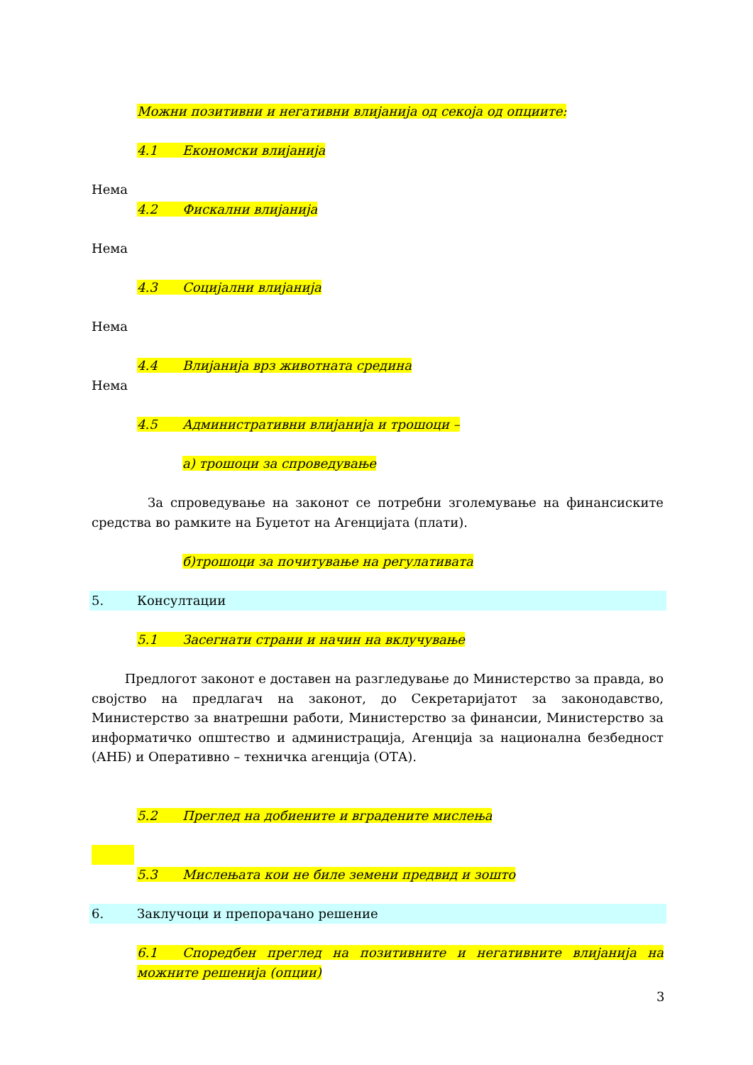Можни позитивни и негативни влијанија од секоја од опциите:
4.1 Економски влијанија
Нема
4.2 Фискални влијанија
Нема
4.3 Социјални влијанија
Нема
4.4 Влијанија врз животната средина
Нема
4.5 Административни влијанија и трошоци –
а) трошоци за спроведување
За спроведување на законот се потребни зголемување на финансиските средства во рамките на Буџетот на Агенцијата (плати).
б)трошоци за почитување на регулативата
5. Консултации
5.1 Засегнати страни и начин на вклучување
Предлогот законот е доставен на разгледување до Министерство за правда, во својство на предлагач на законот, до Секретаријатот за законодавство, Министерство за внатрешни работи, Министерство за финансии, Министерство за информатичко општество и администрација, Агенција за национална безбедност (АНБ) и Оперативно – техничка агенција (ОТА).
5.2 Преглед на добиените и вградените мислења
5.3 Мислењата кои не биле земени предвид и зошто
6. Заклучоци и препорачано решение
6.1 Споредбен преглед на позитивните и негативните влијанија на можните решенија (опции)
3